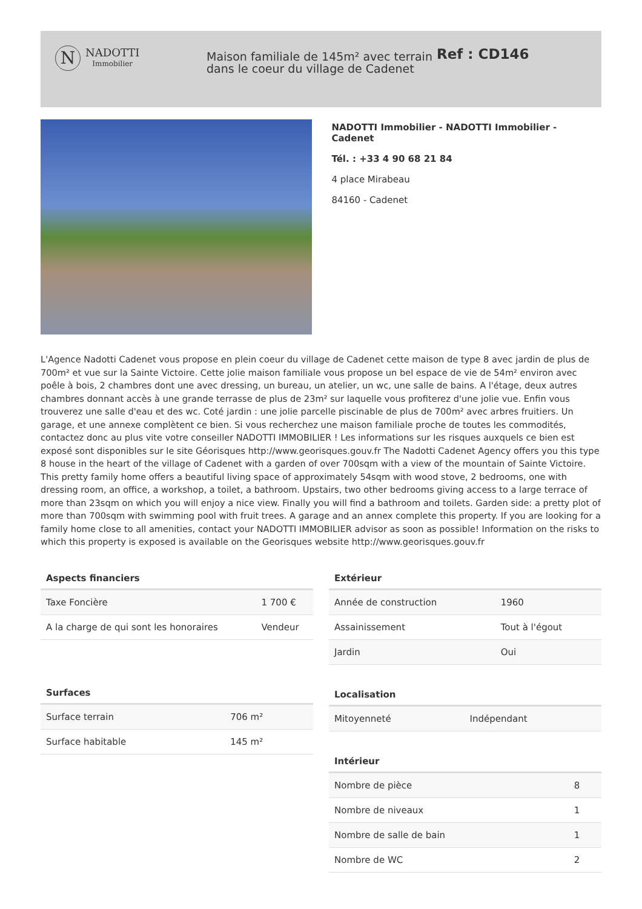N
NADOTTI
Immobilier
Maison familiale de 145m² avec terrain dans le coeur du village de Cadenet
Ref : CD146
NADOTTI Immobilier - NADOTTI Immobilier - Cadenet
Tél. : +33 4 90 68 21 84
4 place Mirabeau
84160 - Cadenet
L'Agence Nadotti Cadenet vous propose en plein coeur du village de Cadenet cette maison de type 8 avec jardin de plus de 700m² et vue sur la Sainte Victoire. Cette jolie maison familiale vous propose un bel espace de vie de 54m² environ avec poêle à bois, 2 chambres dont une avec dressing, un bureau, un atelier, un wc, une salle de bains. A l'étage, deux autres chambres donnant accès à une grande terrasse de plus de 23m² sur laquelle vous profiterez d'une jolie vue. Enfin vous trouverez une salle d'eau et des wc. Coté jardin : une jolie parcelle piscinable de plus de 700m² avec arbres fruitiers. Un garage, et une annexe complètent ce bien. Si vous recherchez une maison familiale proche de toutes les commodités, contactez donc au plus vite votre conseiller NADOTTI IMMOBILIER ! Les informations sur les risques auxquels ce bien est exposé sont disponibles sur le site Géorisques http://www.georisques.gouv.fr The Nadotti Cadenet Agency offers you this type 8 house in the heart of the village of Cadenet with a garden of over 700sqm with a view of the mountain of Sainte Victoire. This pretty family home offers a beautiful living space of approximately 54sqm with wood stove, 2 bedrooms, one with dressing room, an office, a workshop, a toilet, a bathroom. Upstairs, two other bedrooms giving access to a large terrace of more than 23sqm on which you will enjoy a nice view. Finally you will find a bathroom and toilets. Garden side: a pretty plot of more than 700sqm with swimming pool with fruit trees. A garage and an annex complete this property. If you are looking for a family home close to all amenities, contact your NADOTTI IMMOBILIER advisor as soon as possible! Information on the risks to which this property is exposed is available on the Georisques website http://www.georisques.gouv.fr
Aspects financiers
| Taxe Foncière | 1 700 € |
| A la charge de qui sont les honoraires | Vendeur |
Surfaces
| Surface terrain | 706 m² |
| Surface habitable | 145 m² |
Extérieur
| Année de construction | 1960 |
| Assainissement | Tout à l'égout |
| Jardin | Oui |
Localisation
| Mitoyenneté | Indépendant |
Intérieur
| Nombre de pièce | 8 |
| Nombre de niveaux | 1 |
| Nombre de salle de bain | 1 |
| Nombre de WC | 2 |